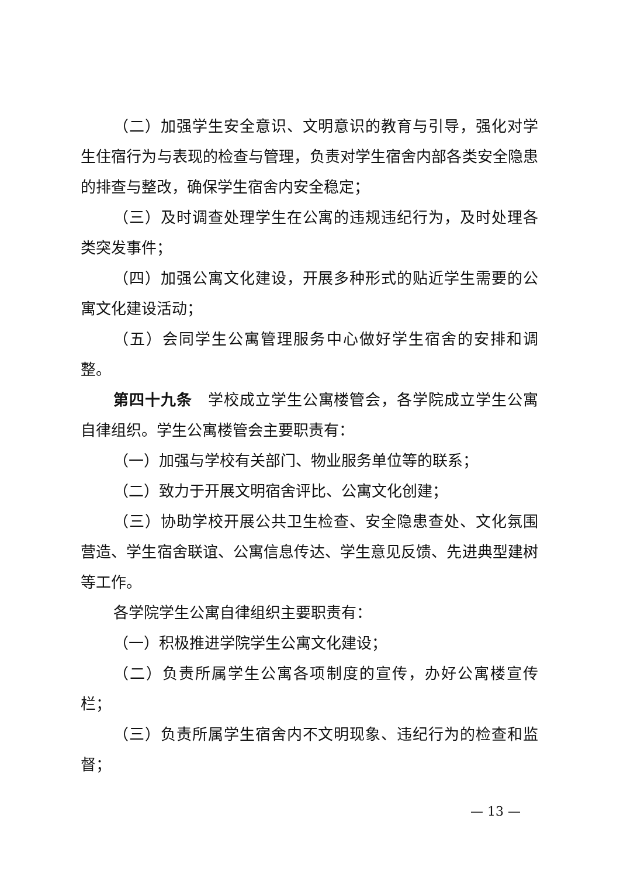（二）加强学生安全意识、文明意识的教育与引导，强化对学生住宿行为与表现的检查与管理，负责对学生宿舍内部各类安全隐患的排查与整改，确保学生宿舍内安全稳定；
（三）及时调查处理学生在公寓的违规违纪行为，及时处理各类突发事件；
（四）加强公寓文化建设，开展多种形式的贴近学生需要的公寓文化建设活动；
（五）会同学生公寓管理服务中心做好学生宿舍的安排和调整。
第四十九条　学校成立学生公寓楼管会，各学院成立学生公寓自律组织。学生公寓楼管会主要职责有：
（一）加强与学校有关部门、物业服务单位等的联系；
（二）致力于开展文明宿舍评比、公寓文化创建；
（三）协助学校开展公共卫生检查、安全隐患查处、文化氛围营造、学生宿舍联谊、公寓信息传达、学生意见反馈、先进典型建树等工作。
各学院学生公寓自律组织主要职责有：
（一）积极推进学院学生公寓文化建设；
（二）负责所属学生公寓各项制度的宣传，办好公寓楼宣传栏；
（三）负责所属学生宿舍内不文明现象、违纪行为的检查和监督；
— 13 —